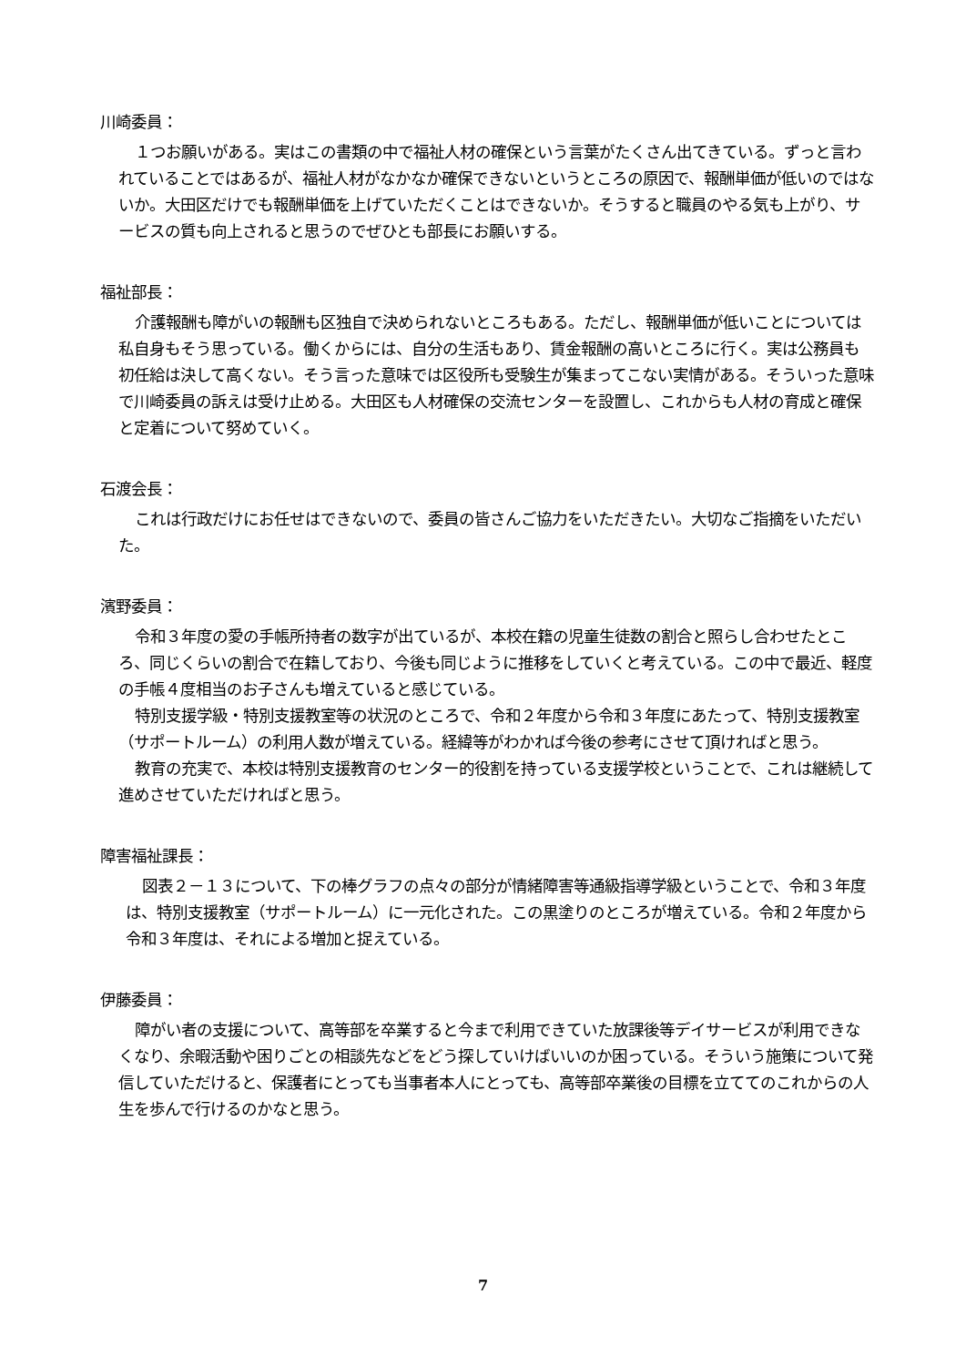川崎委員：
１つお願いがある。実はこの書類の中で福祉人材の確保という言葉がたくさん出てきている。ずっと言われていることではあるが、福祉人材がなかなか確保できないというところの原因で、報酬単価が低いのではないか。大田区だけでも報酬単価を上げていただくことはできないか。そうすると職員のやる気も上がり、サービスの質も向上されると思うのでぜひとも部長にお願いする。
福祉部長：
介護報酬も障がいの報酬も区独自で決められないところもある。ただし、報酬単価が低いことについては私自身もそう思っている。働くからには、自分の生活もあり、賃金報酬の高いところに行く。実は公務員も初任給は決して高くない。そう言った意味では区役所も受験生が集まってこない実情がある。そういった意味で川崎委員の訴えは受け止める。大田区も人材確保の交流センターを設置し、これからも人材の育成と確保と定着について努めていく。
石渡会長：
これは行政だけにお任せはできないので、委員の皆さんご協力をいただきたい。大切なご指摘をいただいた。
濱野委員：
令和３年度の愛の手帳所持者の数字が出ているが、本校在籍の児童生徒数の割合と照らし合わせたところ、同じくらいの割合で在籍しており、今後も同じように推移をしていくと考えている。この中で最近、軽度の手帳４度相当のお子さんも増えていると感じている。
特別支援学級・特別支援教室等の状況のところで、令和２年度から令和３年度にあたって、特別支援教室（サポートルーム）の利用人数が増えている。経緯等がわかれば今後の参考にさせて頂ければと思う。
教育の充実で、本校は特別支援教育のセンター的役割を持っている支援学校ということで、これは継続して進めさせていただければと思う。
障害福祉課長：
図表２－１３について、下の棒グラフの点々の部分が情緒障害等通級指導学級ということで、令和３年度は、特別支援教室（サポートルーム）に一元化された。この黒塗りのところが増えている。令和２年度から令和３年度は、それによる増加と捉えている。
伊藤委員：
障がい者の支援について、高等部を卒業すると今まで利用できていた放課後等デイサービスが利用できなくなり、余暇活動や困りごとの相談先などをどう探していけばいいのか困っている。そういう施策について発信していただけると、保護者にとっても当事者本人にとっても、高等部卒業後の目標を立ててのこれからの人生を歩んで行けるのかなと思う。
7